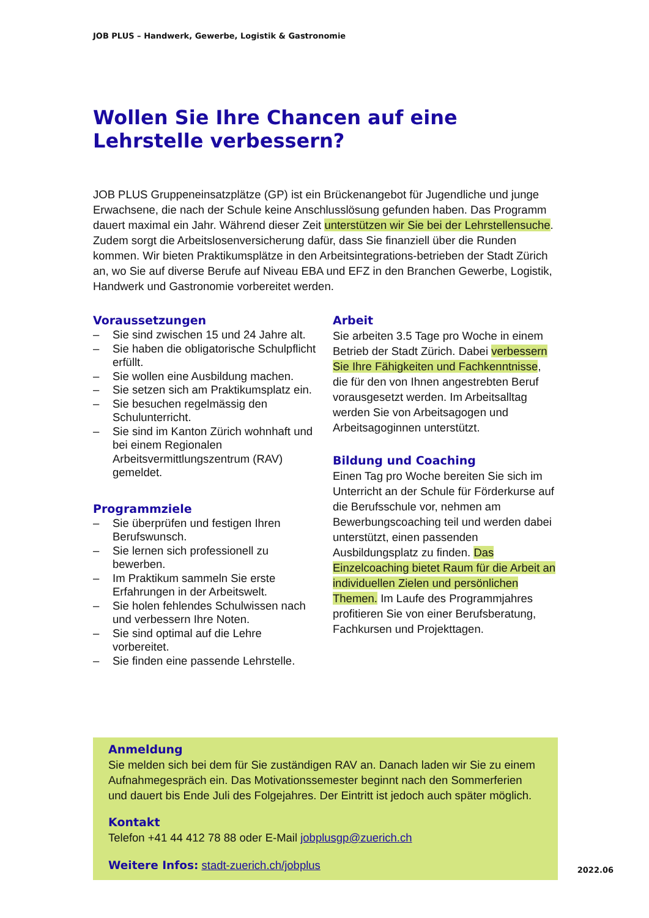JOB PLUS – Handwerk, Gewerbe, Logistik & Gastronomie
Wollen Sie Ihre Chancen auf eine Lehrstelle verbessern?
JOB PLUS Gruppeneinsatzplätze (GP) ist ein Brückenangebot für Jugendliche und junge Erwachsene, die nach der Schule keine Anschlusslösung gefunden haben. Das Programm dauert maximal ein Jahr. Während dieser Zeit unterstützen wir Sie bei der Lehrstellensuche. Zudem sorgt die Arbeitslosenversicherung dafür, dass Sie finanziell über die Runden kommen. Wir bieten Praktikumsplätze in den Arbeitsintegrations-betrieben der Stadt Zürich an, wo Sie auf diverse Berufe auf Niveau EBA und EFZ in den Branchen Gewerbe, Logistik, Handwerk und Gastronomie vorbereitet werden.
Voraussetzungen
– Sie sind zwischen 15 und 24 Jahre alt.
– Sie haben die obligatorische Schulpflicht erfüllt.
– Sie wollen eine Ausbildung machen.
– Sie setzen sich am Praktikumsplatz ein.
– Sie besuchen regelmässig den Schulunterricht.
– Sie sind im Kanton Zürich wohnhaft und bei einem Regionalen Arbeitsvermittlungszentrum (RAV) gemeldet.
Programmziele
– Sie überprüfen und festigen Ihren Berufswunsch.
– Sie lernen sich professionell zu bewerben.
– Im Praktikum sammeln Sie erste Erfahrungen in der Arbeitswelt.
– Sie holen fehlendes Schulwissen nach und verbessern Ihre Noten.
– Sie sind optimal auf die Lehre vorbereitet.
– Sie finden eine passende Lehrstelle.
Arbeit
Sie arbeiten 3.5 Tage pro Woche in einem Betrieb der Stadt Zürich. Dabei verbessern Sie Ihre Fähigkeiten und Fachkenntnisse, die für den von Ihnen angestrebten Beruf vorausgesetzt werden. Im Arbeitsalltag werden Sie von Arbeitsagogen und Arbeitsagoginnen unterstützt.
Bildung und Coaching
Einen Tag pro Woche bereiten Sie sich im Unterricht an der Schule für Förderkurse auf die Berufsschule vor, nehmen am Bewerbungscoaching teil und werden dabei unterstützt, einen passenden Ausbildungsplatz zu finden. Das Einzelcoaching bietet Raum für die Arbeit an individuellen Zielen und persönlichen Themen. Im Laufe des Programmjahres profitieren Sie von einer Berufsberatung, Fachkursen und Projekttagen.
Anmeldung
Sie melden sich bei dem für Sie zuständigen RAV an. Danach laden wir Sie zu einem Aufnahmegespräch ein. Das Motivationssemester beginnt nach den Sommerferien und dauert bis Ende Juli des Folgejahres. Der Eintritt ist jedoch auch später möglich.
Kontakt
Telefon +41 44 412 78 88 oder E-Mail jobplusgp@zuerich.ch
Weitere Infos: stadt-zuerich.ch/jobplus
2022.06